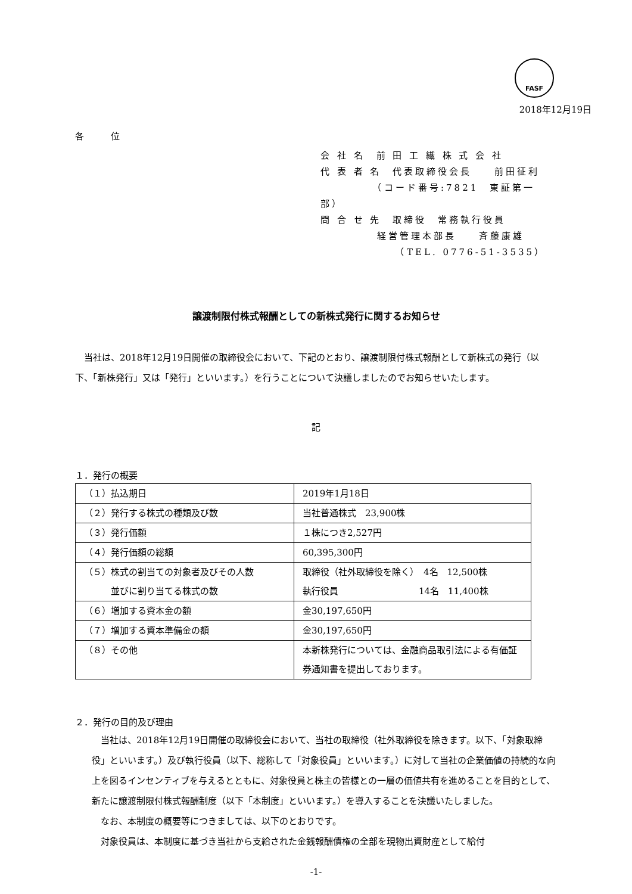FASF
2018年12月19日
各 位
会 社 名　前 田 工 繊 株 式 会 社
代 表 者 名　代表取締役会長　　前田征利
　　　　　（コード番号:7821　東証第一部）
問 合 せ 先　取締役　常務執行役員
　　　　　経営管理本部長　　斉藤康雄
　　　　　　　（TEL. 0776-51-3535）
譲渡制限付株式報酬としての新株式発行に関するお知らせ
当社は、2018年12月19日開催の取締役会において、下記のとおり、譲渡制限付株式報酬として新株式の発行（以下、「新株発行」又は「発行」といいます。）を行うことについて決議しましたのでお知らせいたします。
記
１．発行の概要
| （１）払込期日 | 2019年1月18日 |
| （２）発行する株式の種類及び数 | 当社普通株式 23,900株 |
| （３）発行価額 | １株につき2,527円 |
| （４）発行価額の総額 | 60,395,300円 |
| （５）株式の割当ての対象者及びその人数 並びに割り当てる株式の数 | 取締役（社外取締役を除く） 4名 12,500株 執行役員 14名 11,400株 |
| （６）増加する資本金の額 | 金30,197,650円 |
| （７）増加する資本準備金の額 | 金30,197,650円 |
| （８）その他 | 本新株発行については、金融商品取引法による有価証券通知書を提出しております。 |
２．発行の目的及び理由
当社は、2018年12月19日開催の取締役会において、当社の取締役（社外取締役を除きます。以下、「対象取締役」といいます。）及び執行役員（以下、総称して「対象役員」といいます。）に対して当社の企業価値の持続的な向上を図るインセンティブを与えるとともに、対象役員と株主の皆様との一層の価値共有を進めることを目的として、新たに譲渡制限付株式報酬制度（以下「本制度」といいます。）を導入することを決議いたしました。
なお、本制度の概要等につきましては、以下のとおりです。
対象役員は、本制度に基づき当社から支給された金銭報酬債権の全部を現物出資財産として給付
-1-